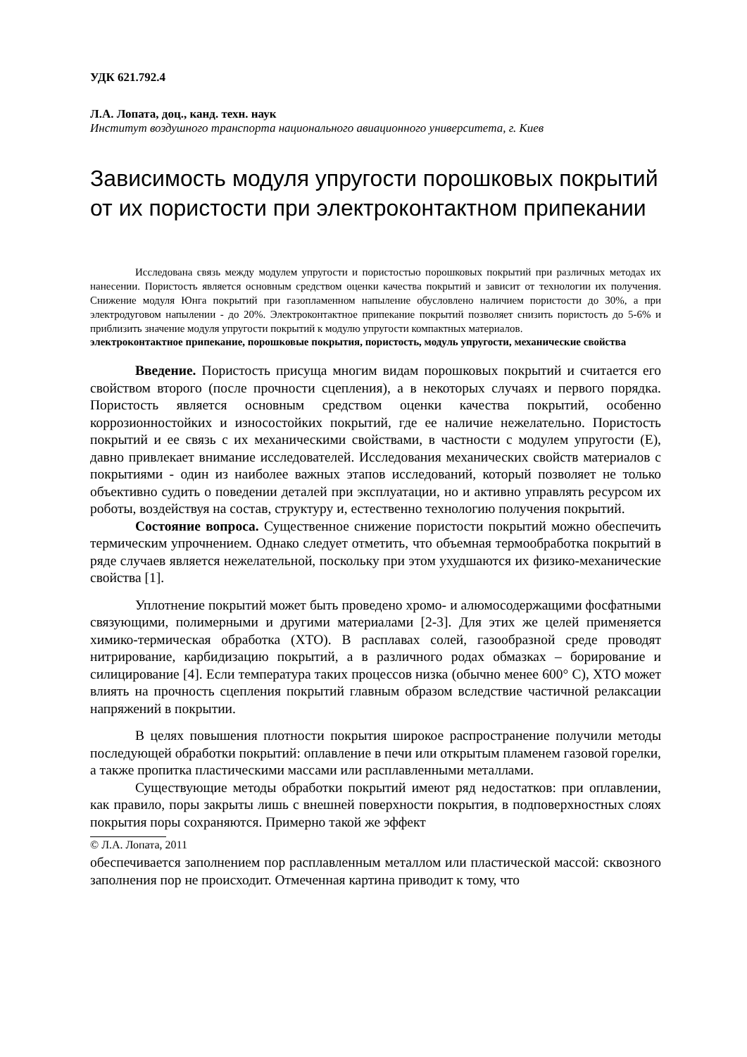УДК 621.792.4
Л.А. Лопата, доц., канд. техн. наук
Институт воздушного транспорта национального авиационного университета, г. Киев
Зависимость модуля упругости порошковых покрытий от их пористости при электроконтактном припекании
Исследована связь между модулем упругости и пористостью порошковых покрытий при различных методах их нанесении. Пористость является основным средством оценки качества покрытий и зависит от технологии их получения. Снижение модуля Юнга покрытий при газопламенном напыление обусловлено наличием пористости до 30%, а при электродуговом напылении - до 20%. Электроконтактное припекание покрытий позволяет снизить пористость до 5-6% и приблизить значение модуля упругости покрытий к модулю упругости компактных материалов.
электроконтактное припекание, порошковые покрытия, пористость, модуль упругости, механические свойства
Введение. Пористость присуща многим видам порошковых покрытий и считается его свойством второго (после прочности сцепления), а в некоторых случаях и первого порядка. Пористость является основным средством оценки качества покрытий, особенно коррозионностойких и износостойких покрытий, где ее наличие нежелательно. Пористость покрытий и ее связь с их механическими свойствами, в частности с модулем упругости (Е), давно привлекает внимание исследователей. Исследования механических свойств материалов с покрытиями - один из наиболее важных этапов исследований, который позволяет не только объективно судить о поведении деталей при эксплуатации, но и активно управлять ресурсом их роботы, воздействуя на состав, структуру и, естественно технологию получения покрытий.
Состояние вопроса. Существенное снижение пористости покрытий можно обеспечить термическим упрочнением. Однако следует отметить, что объемная термообработка покрытий в ряде случаев является нежелательной, поскольку при этом ухудшаются их физико-механические свойства [1].
Уплотнение покрытий может быть проведено хромо- и алюмосодержащими фосфатными связующими, полимерными и другими материалами [2-3]. Для этих же целей применяется химико-термическая обработка (ХТО). В расплавах солей, газообразной среде проводят нитрирование, карбидизацию покрытий, а в различного родах обмазках – борирование и силицирование [4]. Если температура таких процессов низка (обычно менее 600° С), ХТО может влиять на прочность сцепления покрытий главным образом вследствие частичной релаксации напряжений в покрытии.
В целях повышения плотности покрытия широкое распространение получили методы последующей обработки покрытий: оплавление в печи или открытым пламенем газовой горелки, а также пропитка пластическими массами или расплавленными металлами.
Существующие методы обработки покрытий имеют ряд недостатков: при оплавлении, как правило, поры закрыты лишь с внешней поверхности покрытия, в подповерхностных слоях покрытия поры сохраняются. Примерно такой же эффект
© Л.А. Лопата, 2011
обеспечивается заполнением пор расплавленным металлом или пластической массой: сквозного заполнения пор не происходит. Отмеченная картина приводит к тому, что